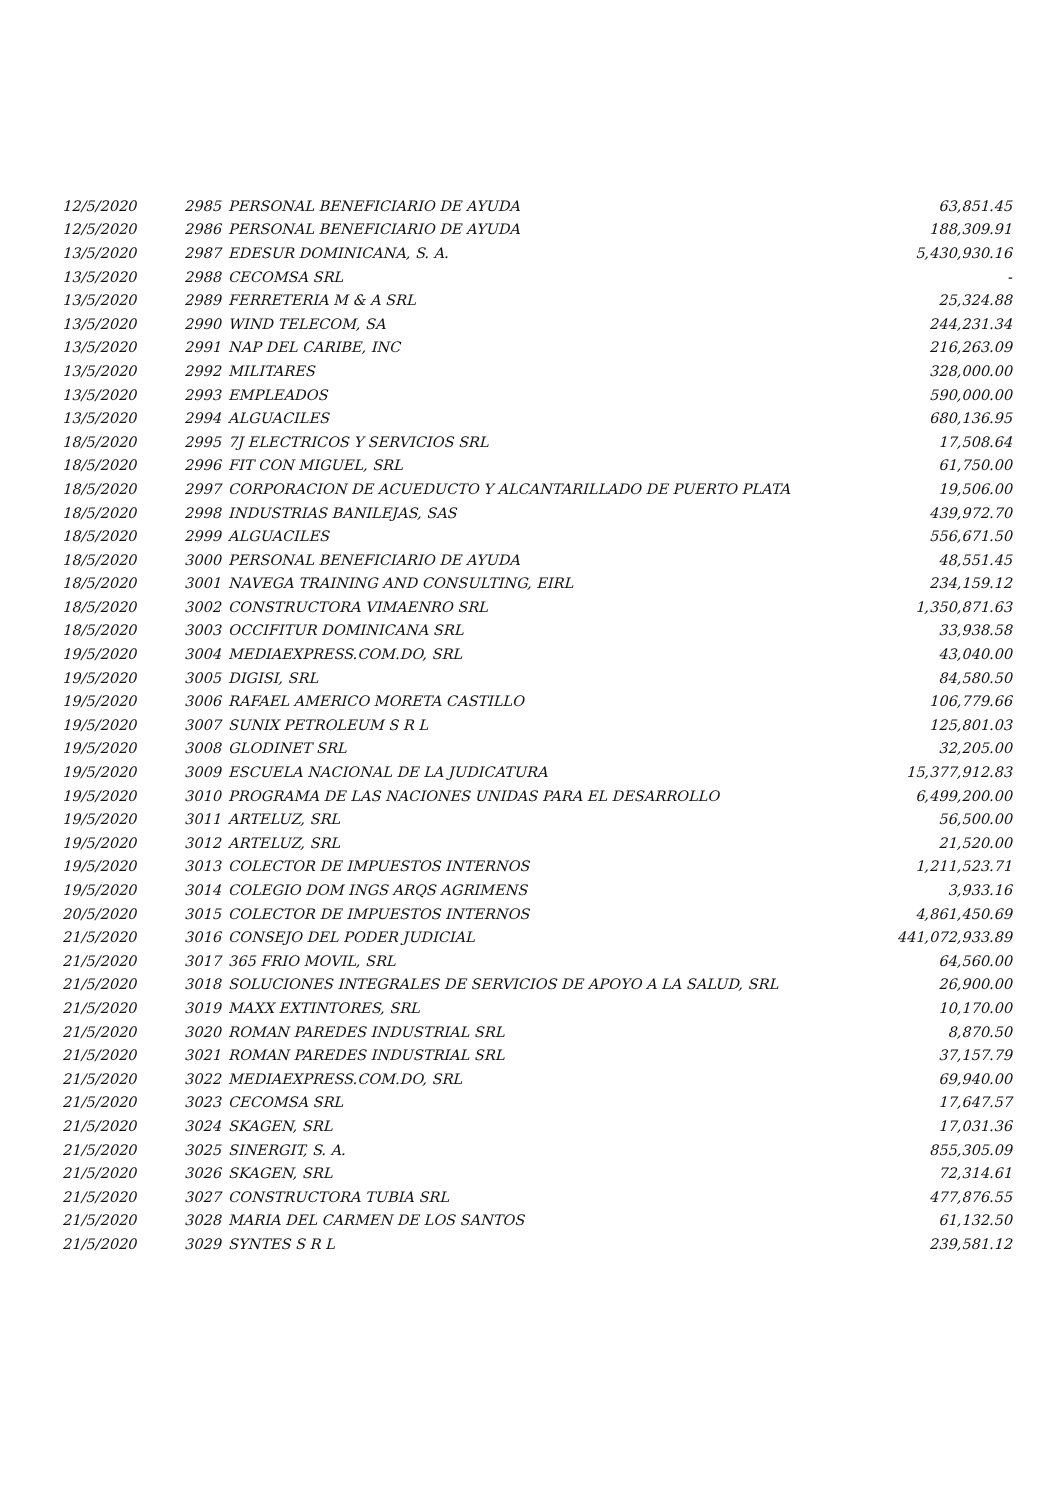| 12/5/2020 | 2985 | PERSONAL BENEFICIARIO DE AYUDA | 63,851.45 |
| 12/5/2020 | 2986 | PERSONAL BENEFICIARIO DE AYUDA | 188,309.91 |
| 13/5/2020 | 2987 | EDESUR DOMINICANA, S. A. | 5,430,930.16 |
| 13/5/2020 | 2988 | CECOMSA SRL | - |
| 13/5/2020 | 2989 | FERRETERIA M & A SRL | 25,324.88 |
| 13/5/2020 | 2990 | WIND TELECOM, SA | 244,231.34 |
| 13/5/2020 | 2991 | NAP DEL CARIBE, INC | 216,263.09 |
| 13/5/2020 | 2992 | MILITARES | 328,000.00 |
| 13/5/2020 | 2993 | EMPLEADOS | 590,000.00 |
| 13/5/2020 | 2994 | ALGUACILES | 680,136.95 |
| 18/5/2020 | 2995 | 7J ELECTRICOS Y SERVICIOS SRL | 17,508.64 |
| 18/5/2020 | 2996 | FIT CON MIGUEL, SRL | 61,750.00 |
| 18/5/2020 | 2997 | CORPORACION DE ACUEDUCTO Y ALCANTARILLADO DE PUERTO PLATA | 19,506.00 |
| 18/5/2020 | 2998 | INDUSTRIAS BANILEJAS, SAS | 439,972.70 |
| 18/5/2020 | 2999 | ALGUACILES | 556,671.50 |
| 18/5/2020 | 3000 | PERSONAL BENEFICIARIO DE AYUDA | 48,551.45 |
| 18/5/2020 | 3001 | NAVEGA TRAINING AND CONSULTING, EIRL | 234,159.12 |
| 18/5/2020 | 3002 | CONSTRUCTORA VIMAENRO SRL | 1,350,871.63 |
| 18/5/2020 | 3003 | OCCIFITUR DOMINICANA SRL | 33,938.58 |
| 19/5/2020 | 3004 | MEDIAEXPRESS.COM.DO, SRL | 43,040.00 |
| 19/5/2020 | 3005 | DIGISI, SRL | 84,580.50 |
| 19/5/2020 | 3006 | RAFAEL AMERICO MORETA CASTILLO | 106,779.66 |
| 19/5/2020 | 3007 | SUNIX PETROLEUM S R L | 125,801.03 |
| 19/5/2020 | 3008 | GLODINET SRL | 32,205.00 |
| 19/5/2020 | 3009 | ESCUELA NACIONAL DE LA JUDICATURA | 15,377,912.83 |
| 19/5/2020 | 3010 | PROGRAMA DE LAS NACIONES UNIDAS PARA EL DESARROLLO | 6,499,200.00 |
| 19/5/2020 | 3011 | ARTELUZ, SRL | 56,500.00 |
| 19/5/2020 | 3012 | ARTELUZ, SRL | 21,520.00 |
| 19/5/2020 | 3013 | COLECTOR DE IMPUESTOS INTERNOS | 1,211,523.71 |
| 19/5/2020 | 3014 | COLEGIO DOM INGS ARQS AGRIMENS | 3,933.16 |
| 20/5/2020 | 3015 | COLECTOR DE IMPUESTOS INTERNOS | 4,861,450.69 |
| 21/5/2020 | 3016 | CONSEJO DEL PODER JUDICIAL | 441,072,933.89 |
| 21/5/2020 | 3017 | 365 FRIO MOVIL, SRL | 64,560.00 |
| 21/5/2020 | 3018 | SOLUCIONES INTEGRALES DE SERVICIOS DE APOYO A LA SALUD, SRL | 26,900.00 |
| 21/5/2020 | 3019 | MAXX EXTINTORES, SRL | 10,170.00 |
| 21/5/2020 | 3020 | ROMAN PAREDES INDUSTRIAL SRL | 8,870.50 |
| 21/5/2020 | 3021 | ROMAN PAREDES INDUSTRIAL SRL | 37,157.79 |
| 21/5/2020 | 3022 | MEDIAEXPRESS.COM.DO, SRL | 69,940.00 |
| 21/5/2020 | 3023 | CECOMSA SRL | 17,647.57 |
| 21/5/2020 | 3024 | SKAGEN, SRL | 17,031.36 |
| 21/5/2020 | 3025 | SINERGIT, S. A. | 855,305.09 |
| 21/5/2020 | 3026 | SKAGEN, SRL | 72,314.61 |
| 21/5/2020 | 3027 | CONSTRUCTORA TUBIA SRL | 477,876.55 |
| 21/5/2020 | 3028 | MARIA DEL CARMEN DE LOS SANTOS | 61,132.50 |
| 21/5/2020 | 3029 | SYNTES S R L | 239,581.12 |